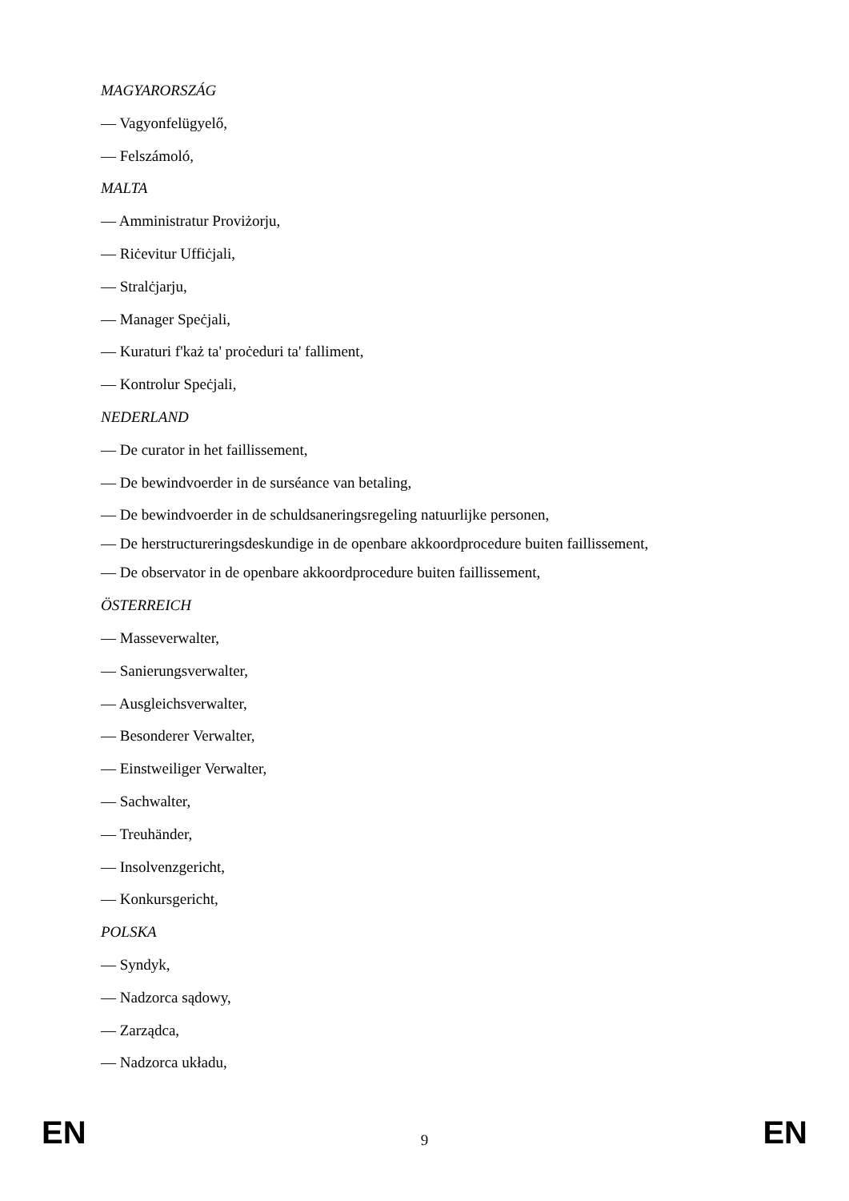MAGYARORSZÁG
— Vagyonfelügyelő,
— Felszámoló,
MALTA
— Amministratur Proviżorju,
— Riċevitur Uffiċjali,
— Stralċjarju,
— Manager Speċjali,
— Kuraturi f'każ ta' proċeduri ta' falliment,
— Kontrolur Speċjali,
NEDERLAND
— De curator in het faillissement,
— De bewindvoerder in de surséance van betaling,
— De bewindvoerder in de schuldsaneringsregeling natuurlijke personen,
— De herstructureringsdeskundige in de openbare akkoordprocedure buiten faillissement,
— De observator in de openbare akkoordprocedure buiten faillissement,
ÖSTERREICH
— Masseverwalter,
— Sanierungsverwalter,
— Ausgleichsverwalter,
— Besonderer Verwalter,
— Einstweiliger Verwalter,
— Sachwalter,
— Treuhänder,
— Insolvenzgericht,
— Konkursgericht,
POLSKA
— Syndyk,
— Nadzorca sądowy,
— Zarządca,
— Nadzorca układu,
EN 9 EN